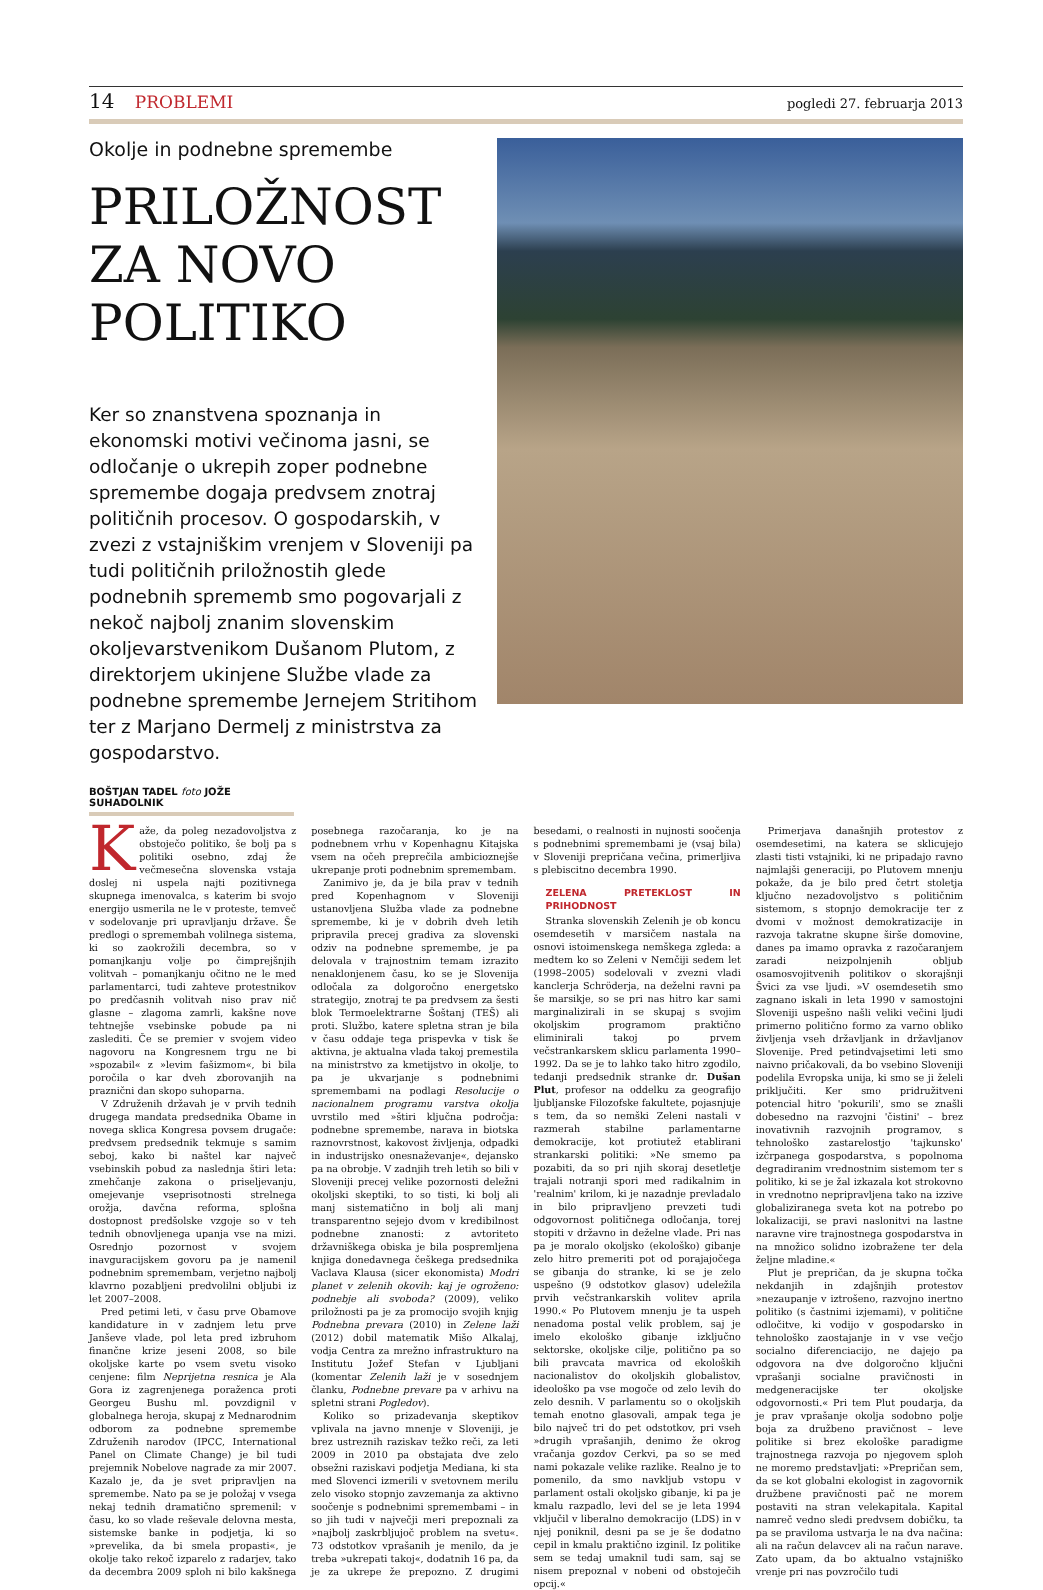14 PROBLEMI
pogledi 27. februarja 2013
Okolje in podnebne spremembe
PRILOŽNOST ZA NOVO POLITIKO
Ker so znanstvena spoznanja in ekonomski motivi večinoma jasni, se odločanje o ukrepih zoper podnebne spremembe dogaja predvsem znotraj političnih procesov. O gospodarskih, v zvezi z vstajniškim vrenjem v Sloveniji pa tudi političnih priložnostih glede podnebnih sprememb smo pogovarjali z nekoč najbolj znanim slovenskim okoljevarstvenikom Dušanom Plutom, z direktorjem ukinjene Službe vlade za podnebne spremembe Jernejem Stritihom ter z Marjano Dermelj z ministrstva za gospodarstvo.
BOŠTJAN TADEL foto JOŽE SUHADOLNIK
Kaže, da poleg nezadovoljstva z obstoječo politiko, še bolj pa s politiki osebno, zdaj že večmesečna slovenska vstaja doslej ni uspela najti pozitivnega skupnega imenovalca, s katerim bi svojo energijo usmerila ne le v proteste, temveč v sodelovanje pri upravljanju države. Še predlogi o spremembah volilnega sistema, ki so zaokrožili decembra, so v pomanjkanju volje po čimprejšnjih volitvah – pomanjkanju očitno ne le med parlamentarci, tudi zahteve protestnikov po predčasnih volitvah niso prav nič glasne – zlagoma zamrli, kakšne nove tehtnejše vsebinske pobude pa ni zaslediti. Če se premier v svojem video nagovoru na Kongresnem trgu ne bi »spozabil« z »levim fašizmom«, bi bila poročila o kar dveh zborovanjih na praznični dan skopo suhoparna.
V Združenih državah je v prvih tednih drugega mandata predsednika Obame in novega sklica Kongresa povsem drugače: predvsem predsednik tekmuje s samim seboj, kako bi naštel kar največ vsebinskih pobud za naslednja štiri leta: zmehčanje zakona o priseljevanju, omejevanje vsepri­sotnosti strelnega orožja, davčna reforma, splošna dostopnost predšolske vzgoje so v teh tednih obnovljenega upanja vse na mizi. Osrednjo pozornost v svojem inavguracijskem govoru pa je namenil podnebnim spremembam, verjetno najbolj klavrno pozabljeni predvolilni obljubi iz let 2007–2008.
Pred petimi leti, v času prve Obamove kandidature in v zadnjem letu prve Janševe vlade, pol leta pred izbruhom finančne krize jeseni 2008, so bile okoljske karte po vsem svetu visoko cenjene: film Neprijetna resnica je Ala Gora iz zagrenjenega poraženca proti Georgeu Bushu ml. povzdignil v globalnega heroja, skupaj z Mednarodnim odborom za podnebne spremembe Združenih narodov (IPCC, International Panel on Climate Change) je bil tudi prejemnik Nobelove nagrade za mir 2007. Kazalo je, da je svet pripravljen na spremembe. Nato pa se je položaj v vsega nekaj tednih dramatično spremenil: v času, ko so vlade reševale delovna mesta, sistemske banke in podjetja, ki so »prevelika, da bi smela propasti«, je okolje tako rekoč izparelo z radarjev, tako da decembra 2009 sploh ni bilo kakšnega posebnega razočaranja, ko je na podnebnem vrhu v Kopenhagnu Kitajska vsem na očeh preprečila ambicioznejše ukrepanje proti podnebnim spremembam.
Zanimivo je, da je bila prav v tednih pred Kopenhagnom v Sloveniji ustanovljena Služba vlade za podnebne spremembe, ki je v dobrih dveh letih pripravila precej gradiva za slovenski odziv na podnebne spremembe, je pa delovala v trajnostnim temam izrazito nenaklonjenem času, ko se je Slovenija odločala za dolgoročno energetsko strategijo, znotraj te pa predvsem za šesti blok Termoelektrarne Šoštanj (TEŠ) ali proti. Službo, katere spletna stran je bila v času oddaje tega prispevka v tisk še aktivna, je aktualna vlada takoj premestila na ministrstvo za kmetijstvo in okolje, to pa je ukvarjanje s podnebnimi spremembami na podlagi Resolucije o nacionalnem programu varstva okolja uvrstilo med »štiri ključna področja: podnebne spremembe, narava in biotska raznovrstnost, kakovost življenja, odpadki in industrijsko onesnaževanje«, dejansko pa na obrobje. V zadnjih treh letih so bili v Sloveniji precej velike pozornosti deležni okoljski skeptiki, to so tisti, ki bolj ali manj sistematično in bolj ali manj transparentno sejejo dvom v kredibilnost podnebne znanosti: z avtoriteto državniškega obiska je bila pospremljena knjiga donedavnega češkega predsednika Vaclava Klausa (sicer ekonomista) Modri planet v zelenih okovih: kaj je ogroženo: podnebje ali svoboda? (2009), veliko priložnosti pa je za promocijo svojih knjig Podnebna prevara (2010) in Zelene laži (2012) dobil matematik Mišo Alkalaj, vodja Centra za mrežno infrastrukturo na Institutu Jožef Stefan v Ljubljani (komentar Zelenih laži je v sosednjem članku, Podnebne prevare pa v arhivu na spletni strani Pogledov).
Koliko so prizadevanja skeptikov vplivala na javno mnenje v Sloveniji, je brez ustreznih raziskav težko reči, za leti 2009 in 2010 pa obstajata dve zelo obsežni raziskavi podjetja Mediana, ki sta med Slovenci izmerili v svetovnem merilu zelo visoko stopnjo zavzemanja za aktivno soočenje s podnebnimi spremembami – in so jih tudi v največji meri prepoznali za »najbolj zaskrbljujoč problem na svetu«. 73 odstotkov vprašanih je menilo, da je treba »ukrepati takoj«, dodatnih 16 pa, da je za ukrepe že prepozno. Z drugimi besedami, o realnosti in nujnosti soočenja s podnebnimi spremembami je (vsaj bila) v Sloveniji prepričana večina, primerljiva s plebiscitno decembra 1990.
ZELENA PRETEKLOST IN PRIHODNOST
Stranka slovenskih Zelenih je ob koncu osemdesetih v marsičem nastala na osnovi istoimenskega nemškega zgleda: a medtem ko so Zeleni v Nemčiji sedem let (1998–2005) sodelovali v zvezni vladi kanclerja Schröderja, na deželni ravni pa še marsikje, so se pri nas hitro kar sami marginalizirali in se skupaj s svojim okoljskim programom praktično eliminirali takoj po prvem večstrankarskem sklicu parlamenta 1990–1992. Da se je to lahko tako hitro zgodilo, tedanji predsednik stranke dr. Dušan Plut, profesor na oddelku za geografijo ljubljanske Filozofske fakultete, pojasnjuje s tem, da so nemški Zeleni nastali v razmerah stabilne parlamentarne demokracije, kot protiutež etablirani strankarski politiki: »Ne smemo pa pozabiti, da so pri njih skoraj desetletje trajali notranji spori med radikalnim in 'realnim' krilom, ki je nazadnje prevladalo in bilo pripravljeno prevzeti tudi odgovornost političnega odločanja, torej stopiti v državno in deželne vlade. Pri nas pa je moralo okoljsko (ekološko) gibanje zelo hitro premeriti pot od porajajočega se gibanja do stranke, ki se je zelo uspešno (9 odstotkov glasov) udeležila prvih večstrankarskih volitev aprila 1990.« Po Plutovem mnenju je ta uspeh nenadoma postal velik problem, saj je imelo ekološko gibanje izključno sektorske, okoljske cilje, politično pa so bili pravcata mavrica od ekoloških nacionalistov do okoljskih globalistov, ideološko pa vse mogoče od zelo levih do zelo desnih. V parlamentu so o okoljskih temah enotno glasovali, ampak tega je bilo največ tri do pet odstotkov, pri vseh »drugih vprašanjih, denimo že okrog vračanja gozdov Cerkvi, pa so se med nami pokazale velike razlike. Realno je to pomenilo, da smo navkljub vstopu v parlament ostali okoljsko gibanje, ki pa je kmalu razpadlo, levi del se je leta 1994 vključil v liberalno demokracijo (LDS) in v njej poniknil, desni pa se je še dodatno cepil in kmalu praktično izginil. Iz politike sem se tedaj umaknil tudi sam, saj se nisem prepoznal v nobeni od obstoječih opcij.«
Primerjava današnjih protestov z osemdesetimi, na katera se sklicujejo zlasti tisti vstajniki, ki ne pripadajo ravno najmlajši generaciji, po Plutovem mnenju pokaže, da je bilo pred četrt stoletja ključno nezadovoljstvo s političnim sistemom, s stopnjo demokracije ter z dvomi v možnost demokratizacije in razvoja takratne skupne širše domovine, danes pa imamo opravka z razočaranjem zaradi neizpolnjenih obljub osamosvojitvenih politikov o skorajšnji Švici za vse ljudi. »V osemdesetih smo zagnano iskali in leta 1990 v samostojni Sloveniji uspešno našli veliki večini ljudi primerno politično formo za varno obliko življenja vseh državljank in državljanov Slovenije. Pred petindvajsetimi leti smo naivno pričakovali, da bo vsebino Sloveniji podelila Evropska unija, ki smo se ji želeli priključiti. Ker smo pridružitveni potencial hitro 'pokurili', smo se znašli dobesedno na razvojni 'čistini' – brez inovativnih razvojnih programov, s tehnološko zastarelostjo 'tajkunsko' izčrpanega gospodarstva, s popolnoma degradiranim vrednostnim sistemom ter s politiko, ki se je žal izkazala kot strokovno in vrednotno nepripravljena tako na izzive globaliziranega sveta kot na potrebo po lokalizaciji, se pravi naslonitvi na lastne naravne vire trajnostnega gospodarstva in na množico solidno izobražene ter dela željne mladine.«
Plut je prepričan, da je skupna točka nekdanjih in zdajšnjih protestov »nezaupanje v iztrošeno, razvojno inertno politiko (s častnimi izjemami), v politične odločitve, ki vodijo v gospodarsko in tehnološko zaostajanje in v vse večjo socialno diferenciacijo, ne dajejo pa odgovora na dve dolgoročno ključni vprašanji socialne pravičnosti in medgeneracijske ter okoljske odgovornosti.« Pri tem Plut poudarja, da je prav vprašanje okolja sodobno polje boja za družbeno pravičnost – leve politike si brez ekološke paradigme trajnostnega razvoja po njegovem sploh ne moremo predstavljati: »Prepričan sem, da se kot globalni ekologist in zagovornik družbene pravičnosti pač ne morem postaviti na stran velekapitala. Kapital namreč vedno sledi predvsem dobičku, ta pa se praviloma ustvarja le na dva načina: ali na račun delavcev ali na račun narave. Zato upam, da bo aktualno vstajniško vrenje pri nas povzročilo tudi